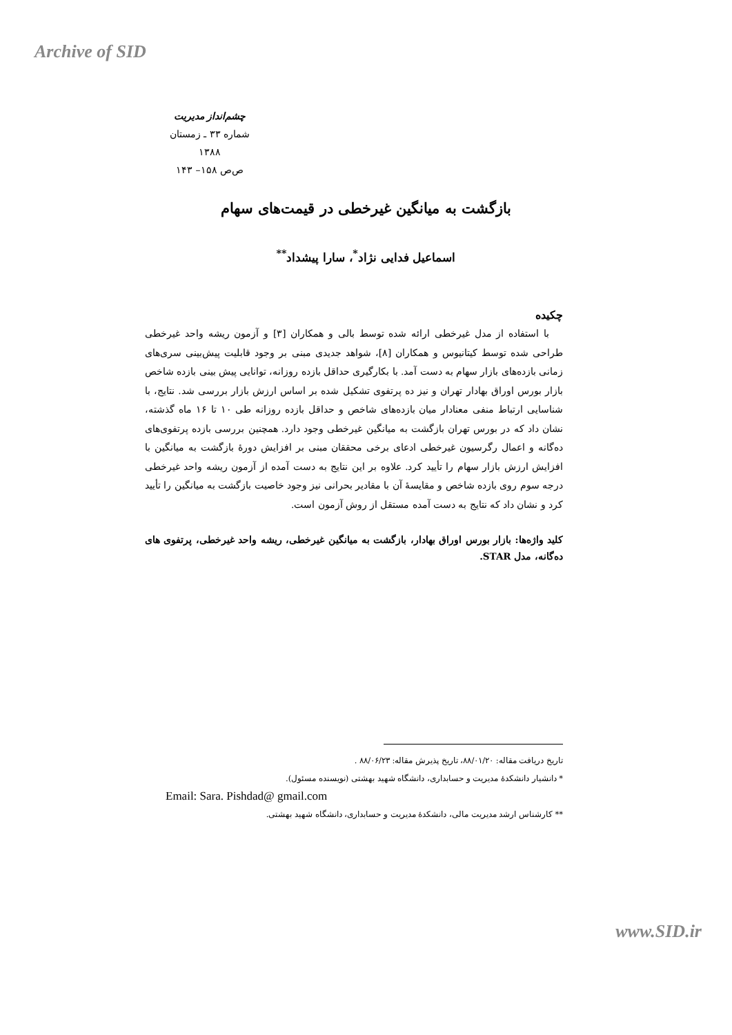Archive of SID
چشم‌انداز مدیریت
شماره ۳۳ ـ زمستان ۱۳۸۸
ص‌ص ۱۵۸– ۱۴۳
بازگشت به میانگین غیرخطی در قیمت‌های سهام
اسماعیل فدایی نژاد<sup>*</sup>، سارا پیشداد<sup>**</sup>
چکیده
با استفاده از مدل غیرخطی ارائه شده توسط بالی و همکاران [۳] و آزمون ریشه واحد غیرخطی طراحی شده توسط کیتانیوس و همکاران [۸]، شواهد جدیدی مبنی بر وجود قابلیت پیش‌بینی سری‌های زمانی بازده‌های بازار سهام به دست آمد. با بکارگیری حداقل بازده روزانه، توانایی پیش بینی بازده شاخص بازار بورس اوراق بهادار تهران و نیز ده پرتفوی تشکیل شده بر اساس ارزش بازار بررسی شد. نتایج، با شناسایی ارتباط منفی معنادار میان بازده‌های شاخص و حداقل بازده روزانه طی ۱۰ تا ۱۶ ماه گذشته، نشان داد که در بورس تهران بازگشت به میانگین غیرخطی وجود دارد. همچنین بررسی بازده پرتفوی‌های ده‌گانه و اعمال رگرسیون غیرخطی ادعای برخی محققان مبنی بر افزایش دورهٔ بازگشت به میانگین با افزایش ارزش بازار سهام را تأیید کرد. علاوه بر این نتایج به دست آمده از آزمون ریشه واحد غیرخطی درجه سوم روی بازده شاخص و مقایسهٔ آن با مقادیر بحرانی نیز وجود خاصیت بازگشت به میانگین را تأیید کرد و نشان داد که نتایج به دست آمده مستقل از روش آزمون است.
کلید واژه‌ها: بازار بورس اوراق بهادار، بازگشت به میانگین غیرخطی، ریشه واحد غیرخطی، پرتفوی های ده‌گانه، مدل STAR.
تاریخ دریافت مقاله: ۸۸/۰۱/۲۰، تاریخ پذیرش مقاله: ۸۸/۰۶/۲۳ .
* دانشیار دانشکدهٔ مدیریت و حسابداری، دانشگاه شهید بهشتی (نویسنده مسئول).
Email: Sara. Pishdad@ gmail.com
** کارشناس ارشد مدیریت مالی، دانشکدهٔ مدیریت و حسابداری، دانشگاه شهید بهشتی.
www.SID.ir